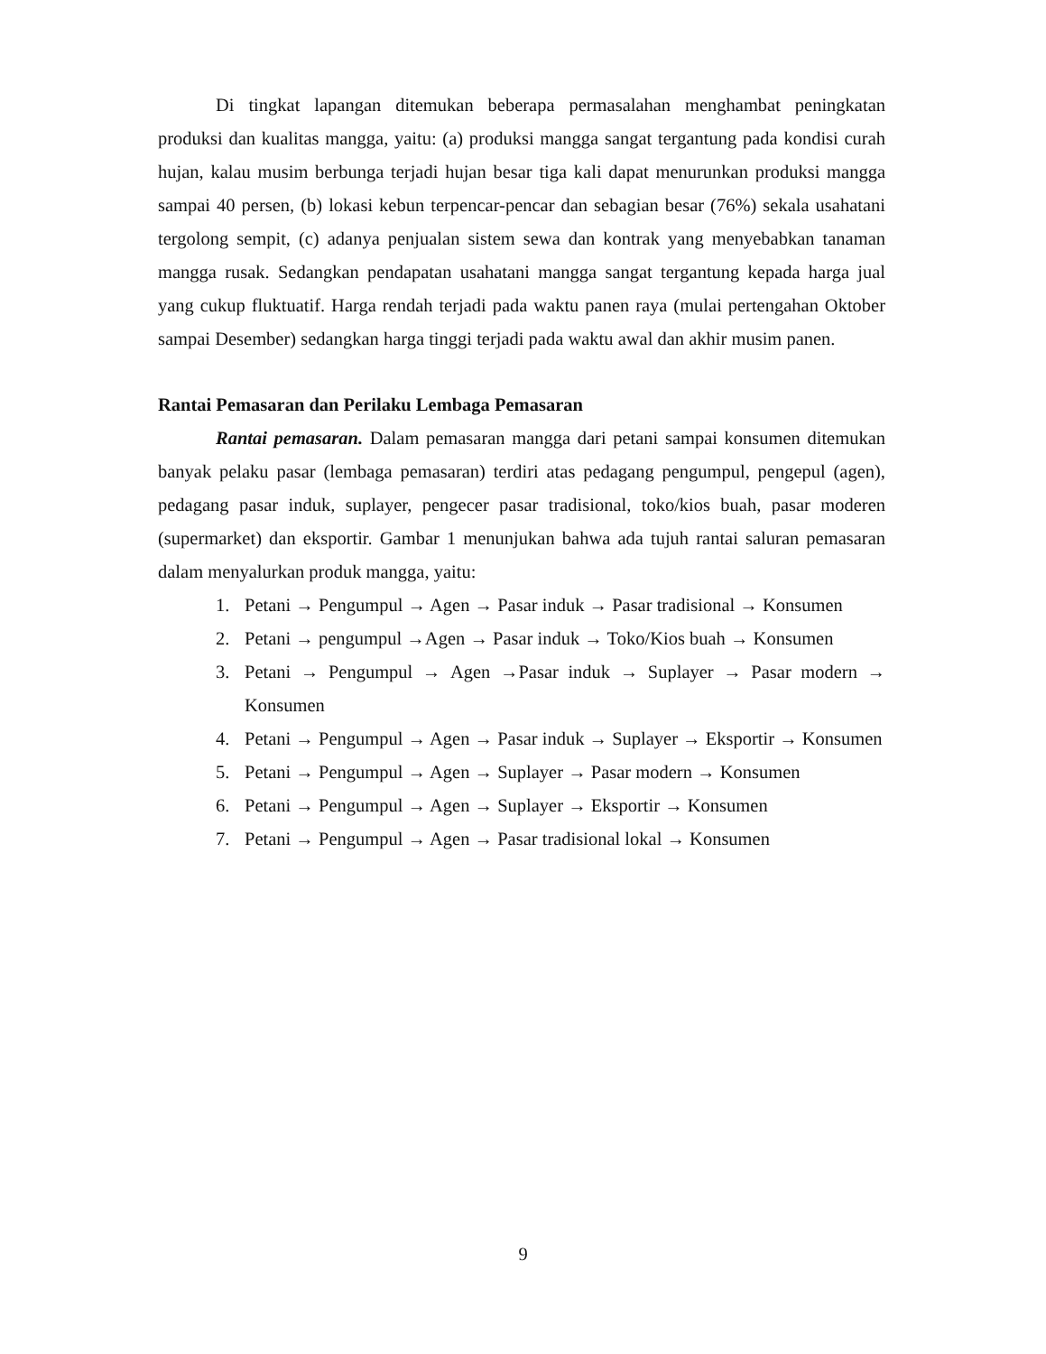Di tingkat lapangan ditemukan beberapa permasalahan menghambat peningkatan produksi dan kualitas mangga, yaitu: (a) produksi mangga sangat tergantung pada kondisi curah hujan, kalau musim berbunga terjadi hujan besar tiga kali dapat menurunkan produksi mangga sampai 40 persen, (b) lokasi kebun terpencar-pencar dan sebagian besar (76%) sekala usahatani tergolong sempit, (c) adanya penjualan sistem sewa dan kontrak yang menyebabkan tanaman mangga rusak. Sedangkan pendapatan usahatani mangga sangat tergantung kepada harga jual yang cukup fluktuatif. Harga rendah terjadi pada waktu panen raya (mulai pertengahan Oktober sampai Desember) sedangkan harga tinggi terjadi pada waktu awal dan akhir musim panen.
Rantai Pemasaran dan Perilaku Lembaga Pemasaran
Rantai pemasaran. Dalam pemasaran mangga dari petani sampai konsumen ditemukan banyak pelaku pasar (lembaga pemasaran) terdiri atas pedagang pengumpul, pengepul (agen), pedagang pasar induk, suplayer, pengecer pasar tradisional, toko/kios buah, pasar moderen (supermarket) dan eksportir. Gambar 1 menunjukan bahwa ada tujuh rantai saluran pemasaran dalam menyalurkan produk mangga, yaitu:
1. Petani → Pengumpul → Agen → Pasar induk → Pasar tradisional → Konsumen
2. Petani → pengumpul →Agen → Pasar induk → Toko/Kios buah → Konsumen
3. Petani → Pengumpul → Agen →Pasar induk → Suplayer → Pasar modern → Konsumen
4. Petani → Pengumpul → Agen → Pasar induk → Suplayer → Eksportir → Konsumen
5. Petani → Pengumpul → Agen → Suplayer → Pasar modern → Konsumen
6. Petani → Pengumpul → Agen → Suplayer → Eksportir → Konsumen
7. Petani → Pengumpul → Agen → Pasar tradisional lokal → Konsumen
9